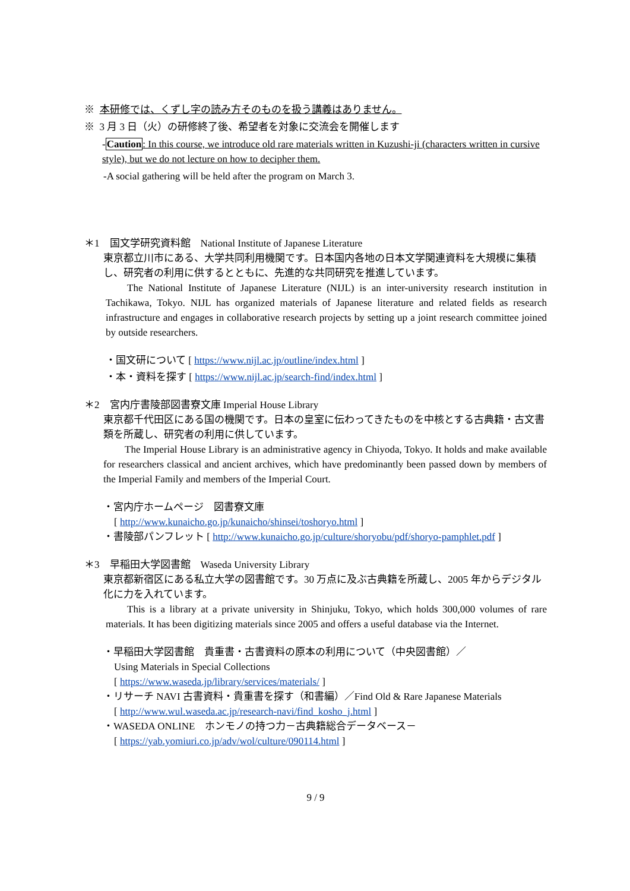※ 本研修では、くずし字の読み方そのものを扱う講義はありません。
※ 3 月 3 日（火）の研修終了後、希望者を対象に交流会を開催します
-Caution: In this course, we introduce old rare materials written in Kuzushi-ji (characters written in cursive style), but we do not lecture on how to decipher them.
-A social gathering will be held after the program on March 3.
＊1　国文学研究資料館　National Institute of Japanese Literature
東京都立川市にある、大学共同利用機関です。日本国内各地の日本文学関連資料を大規模に集積し、研究者の利用に供するとともに、先進的な共同研究を推進しています。
The National Institute of Japanese Literature (NIJL) is an inter-university research institution in Tachikawa, Tokyo. NIJL has organized materials of Japanese literature and related fields as research infrastructure and engages in collaborative research projects by setting up a joint research committee joined by outside researchers.
・国文研について [ https://www.nijl.ac.jp/outline/index.html ]
・本・資料を探す [ https://www.nijl.ac.jp/search-find/index.html ]
＊2　宮内庁書陵部図書寮文庫 Imperial House Library
東京都千代田区にある国の機関です。日本の皇室に伝わってきたものを中核とする古典籍・古文書類を所蔵し、研究者の利用に供しています。
The Imperial House Library is an administrative agency in Chiyoda, Tokyo. It holds and make available for researchers classical and ancient archives, which have predominantly been passed down by members of the Imperial Family and members of the Imperial Court.
・宮内庁ホームページ　図書寮文庫
[ http://www.kunaicho.go.jp/kunaicho/shinsei/toshoryo.html ]
・書陵部パンフレット [ http://www.kunaicho.go.jp/culture/shoryobu/pdf/shoryo-pamphlet.pdf ]
＊3　早稲田大学図書館　Waseda University Library
東京都新宿区にある私立大学の図書館です。30 万点に及ぶ古典籍を所蔵し、2005 年からデジタル化に力を入れています。
This is a library at a private university in Shinjuku, Tokyo, which holds 300,000 volumes of rare materials. It has been digitizing materials since 2005 and offers a useful database via the Internet.
・早稲田大学図書館　貴重書・古書資料の原本の利用について（中央図書館）／
Using Materials in Special Collections
[ https://www.waseda.jp/library/services/materials/ ]
・リサーチ NAVI 古書資料・貴重書を探す（和書編）／Find Old & Rare Japanese Materials
[ http://www.wul.waseda.ac.jp/research-navi/find_kosho_j.html ]
・WASEDA ONLINE　ホンモノの持つ力－古典籍総合データベース－
[ https://yab.yomiuri.co.jp/adv/wol/culture/090114.html ]
9 / 9